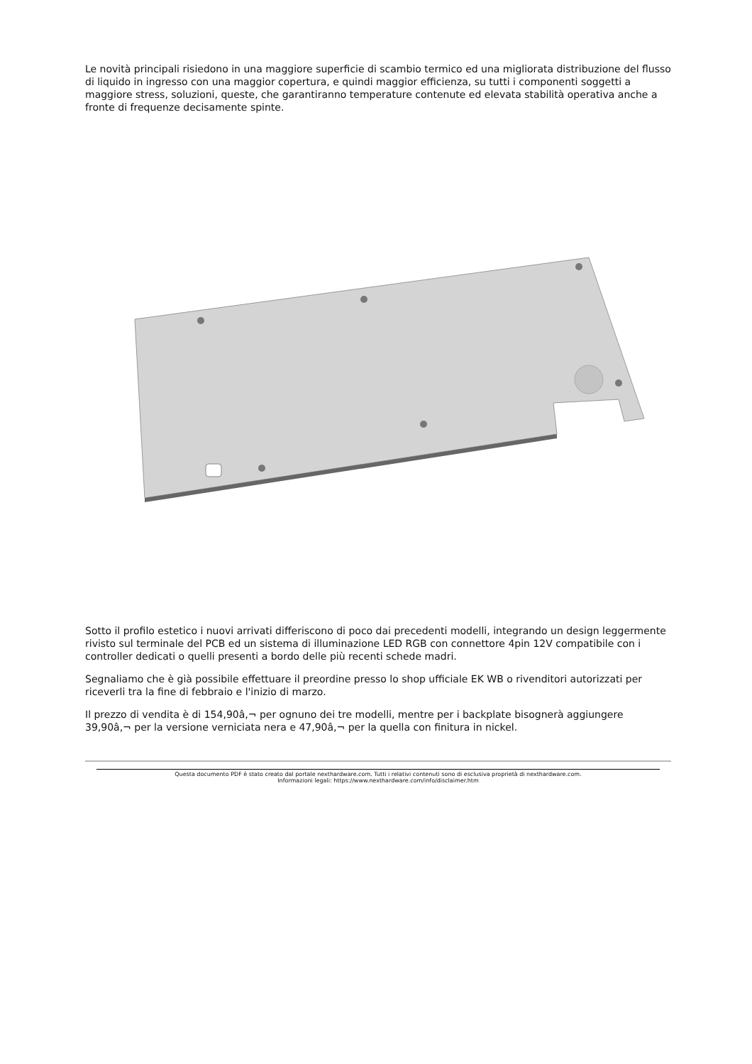Le novità principali risiedono in una maggiore superficie di scambio termico ed una migliorata distribuzione del flusso di liquido in ingresso con una maggior copertura, e quindi maggior efficienza, su tutti i componenti soggetti a maggiore stress, soluzioni, queste, che garantiranno temperature contenute ed elevata stabilità operativa anche a fronte di frequenze decisamente spinte.
Sotto il profilo estetico i nuovi arrivati differiscono di poco dai precedenti modelli, integrando un design leggermente rivisto sul terminale del PCB ed un sistema di illuminazione LED RGB con connettore 4pin 12V compatibile con i controller dedicati o quelli presenti a bordo delle più recenti schede madri.
Segnaliamo che è già possibile effettuare il preordine presso lo shop ufficiale EK WB o rivenditori autorizzati per riceverli tra la fine di febbraio e l'inizio di marzo.
Il prezzo di vendita è di 154,90â‚¬ per ognuno dei tre modelli, mentre per i backplate bisognerà aggiungere 39,90â‚¬ per la versione verniciata nera e 47,90â‚¬ per la quella con finitura in nickel.
Questa documento PDF è stato creato dal portale nexthardware.com. Tutti i relativi contenuti sono di esclusiva proprietà di nexthardware.com.
Informazioni legali: https://www.nexthardware.com/info/disclaimer.htm